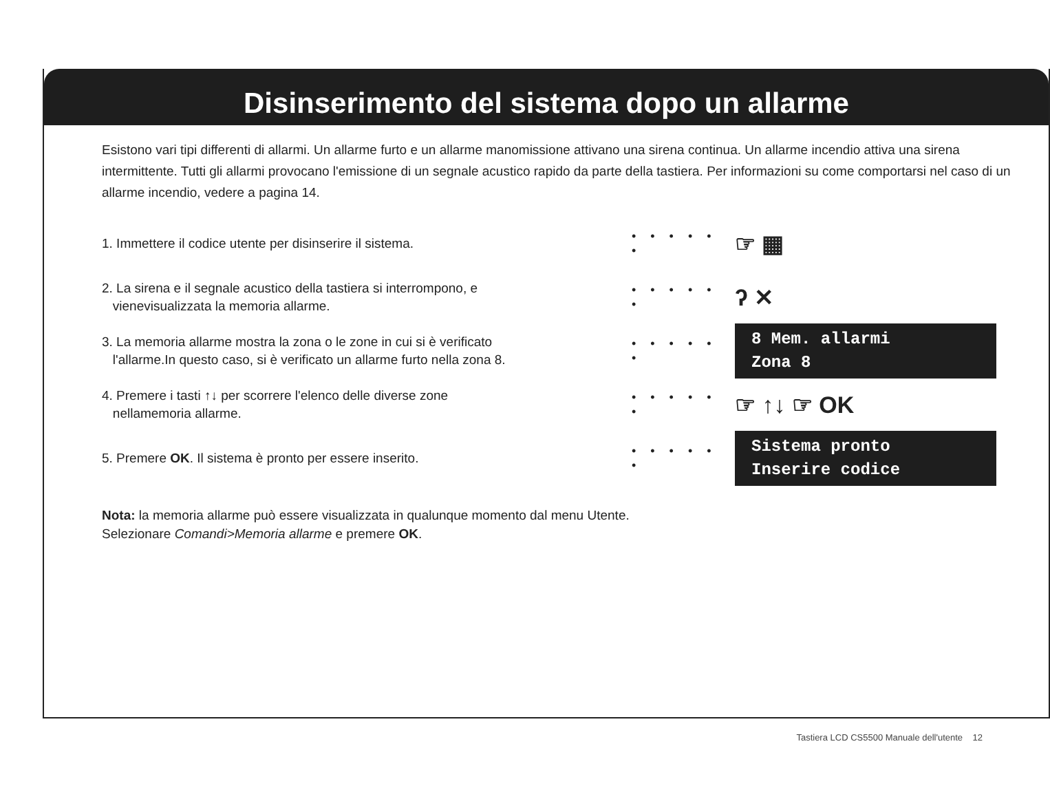Disinserimento del sistema dopo un allarme
Esistono vari tipi differenti di allarmi. Un allarme furto e un allarme manomissione attivano una sirena continua. Un allarme incendio attiva una sirena intermittente. Tutti gli allarmi provocano l'emissione di un segnale acustico rapido da parte della tastiera. Per informazioni su come comportarsi nel caso di un allarme incendio, vedere a pagina 14.
1. Immettere il codice utente per disinserire il sistema.
• • • • • •
☞ ▦
2. La sirena e il segnale acustico della tastiera si interrompono, e
vienevisualizzata la memoria allarme.
• • • • • •
ʔ ✕
3. La memoria allarme mostra la zona o le zone in cui si è verificato
l'allarme.In questo caso, si è verificato un allarme furto nella zona 8.
• • • • • •
8 Mem. allarmi
Zona 8
4. Premere i tasti ↑↓ per scorrere l'elenco delle diverse zone
nellamemoria allarme.
• • • • • •
☞ ↑↓ ☞ OK
5. Premere OK. Il sistema è pronto per essere inserito.
• • • • • •
Sistema pronto
Inserire codice
Nota: la memoria allarme può essere visualizzata in qualunque momento dal menu Utente. Selezionare Comandi>Memoria allarme e premere OK.
Tastiera LCD CS5500 Manuale dell'utente 12